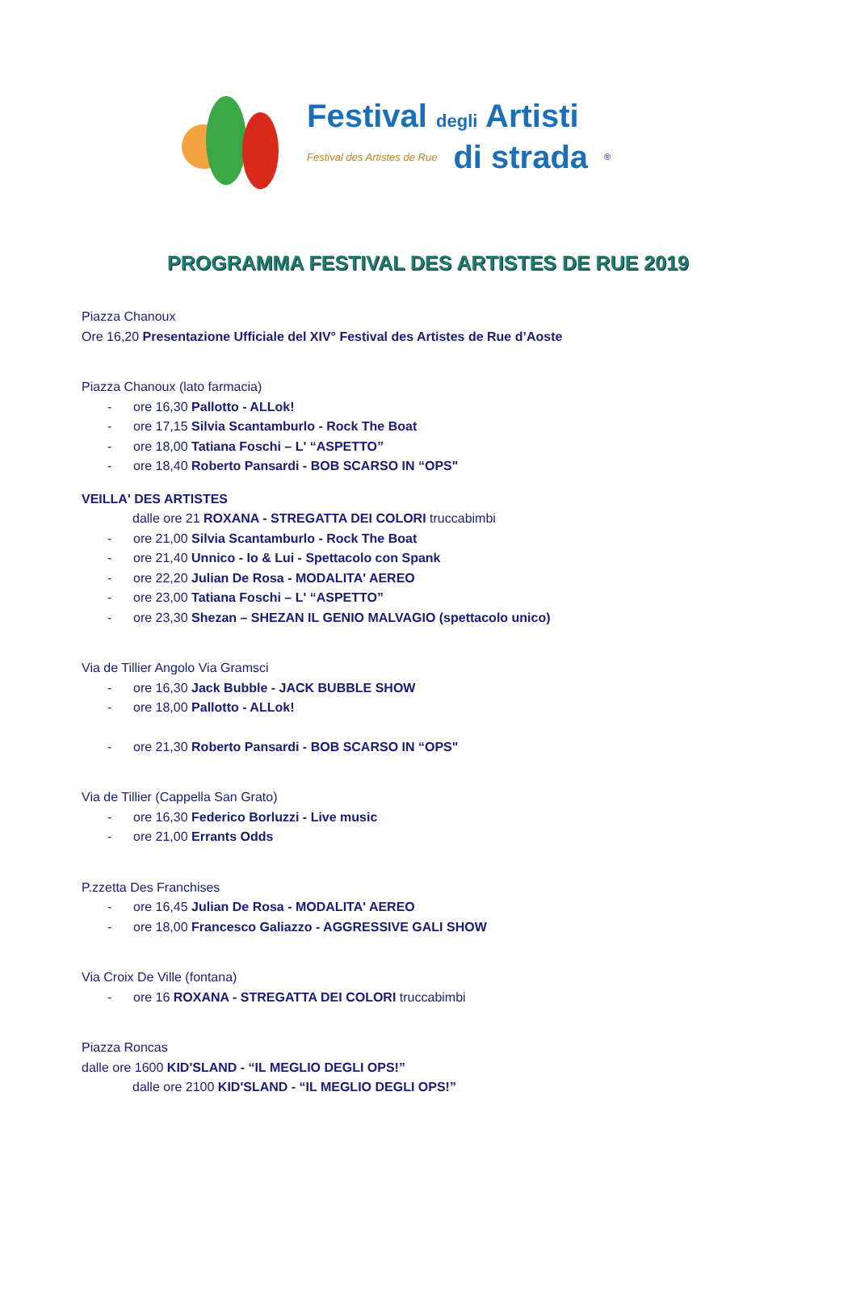Festival degli Artisti
Festival des Artistes de Rue di strada ®
PROGRAMMA FESTIVAL DES ARTISTES DE RUE 2019
Piazza Chanoux
Ore 16,20 Presentazione Ufficiale del XIV° Festival des Artistes de Rue d’Aoste
Piazza Chanoux (lato farmacia)
- ore 16,30 Pallotto - ALLok!
- ore 17,15 Silvia Scantamburlo - Rock The Boat
- ore 18,00 Tatiana Foschi – L' “ASPETTO”
- ore 18,40 Roberto Pansardi - BOB SCARSO IN “OPS"
VEILLA' DES ARTISTES
dalle ore 21 ROXANA - STREGATTA DEI COLORI truccabimbi
- ore 21,00 Silvia Scantamburlo - Rock The Boat
- ore 21,40 Unnico - Io & Lui - Spettacolo con Spank
- ore 22,20 Julian De Rosa - MODALITA' AEREO
- ore 23,00 Tatiana Foschi – L' “ASPETTO”
- ore 23,30 Shezan – SHEZAN IL GENIO MALVAGIO (spettacolo unico)
Via de Tillier Angolo Via Gramsci
- ore 16,30 Jack Bubble - JACK BUBBLE SHOW
- ore 18,00 Pallotto - ALLok!
- ore 21,30 Roberto Pansardi - BOB SCARSO IN “OPS"
Via de Tillier (Cappella San Grato)
- ore 16,30 Federico Borluzzi - Live music
- ore 21,00 Errants Odds
P.zzetta Des Franchises
- ore 16,45 Julian De Rosa - MODALITA' AEREO
- ore 18,00 Francesco Galiazzo - AGGRESSIVE GALI SHOW
Via Croix De Ville (fontana)
- ore 16 ROXANA - STREGATTA DEI COLORI truccabimbi
Piazza Roncas
dalle ore 1600 KID'SLAND - “IL MEGLIO DEGLI OPS!”
dalle ore 2100 KID'SLAND - “IL MEGLIO DEGLI OPS!”